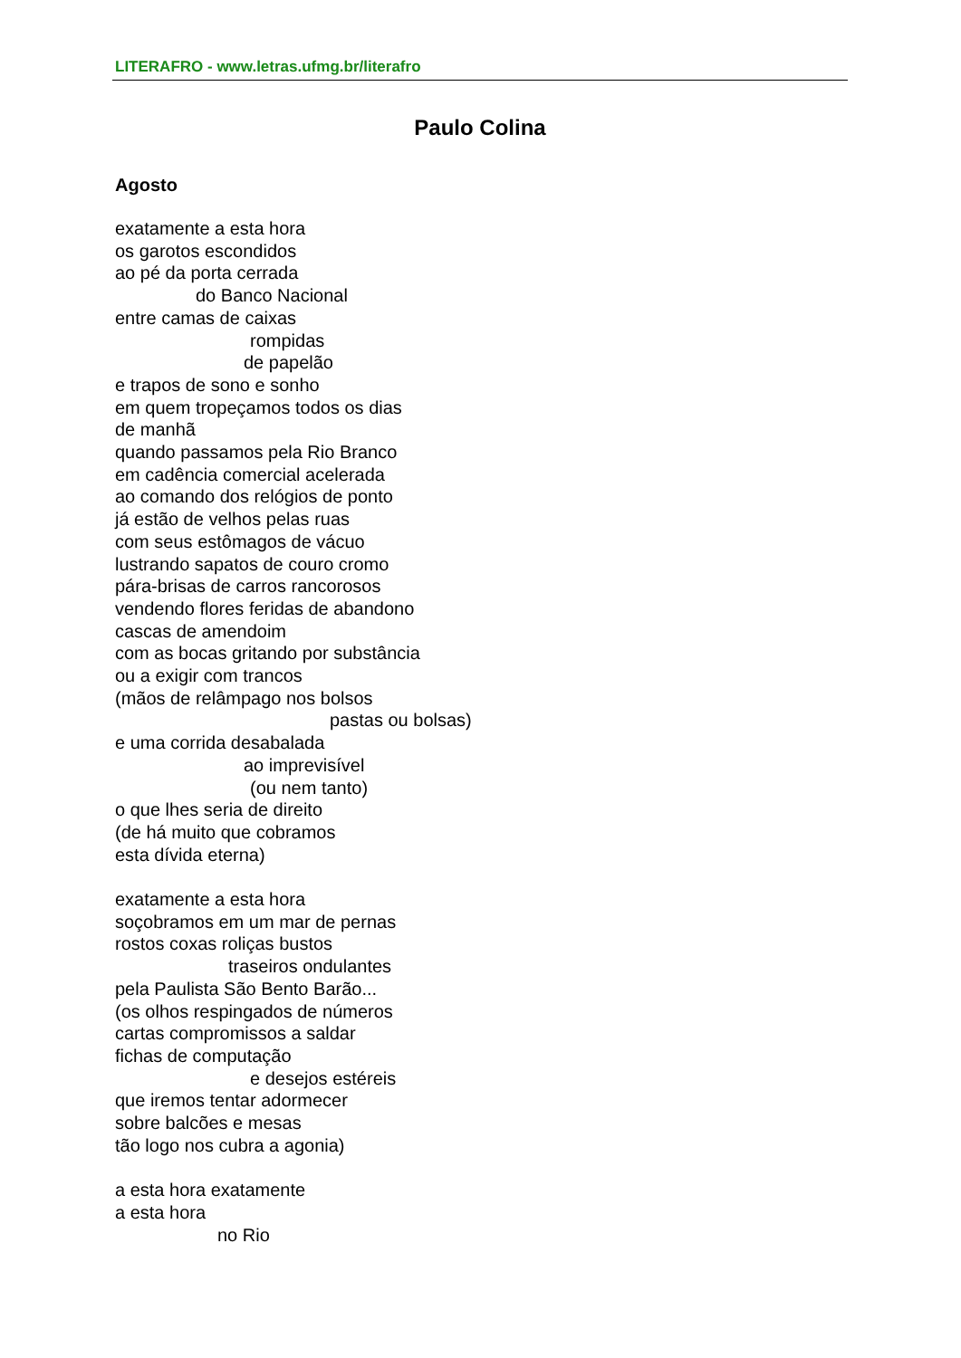LITERAFRO - www.letras.ufmg.br/literafro
Paulo Colina
Agosto
exatamente a esta hora
os garotos escondidos
ao pé da porta cerrada
do Banco Nacional
entre camas de caixas
rompidas
de papelão
e trapos de sono e sonho
em quem tropeçamos todos os dias
de manhã
quando passamos pela Rio Branco
em cadência comercial acelerada
ao comando dos relógios de ponto
já estão de velhos pelas ruas
com seus estômagos de vácuo
lustrando sapatos de couro cromo
pára-brisas de carros rancorosos
vendendo flores feridas de abandono
cascas de amendoim
com as bocas gritando por substância
ou a exigir com trancos
(mãos de relâmpago nos bolsos
pastas ou bolsas)
e uma corrida desabalada
ao imprevisível
(ou nem tanto)
o que lhes seria de direito
(de há muito que cobramos
esta dívida eterna)
exatamente a esta hora
soçobramos em um mar de pernas
rostos coxas roliças bustos
traseiros ondulantes
pela Paulista São Bento Barão...
(os olhos respingados de números
cartas compromissos a saldar
fichas de computação
e desejos estéreis
que iremos tentar adormecer
sobre balcões e mesas
tão logo nos cubra a agonia)
a esta hora exatamente
a esta hora
no Rio